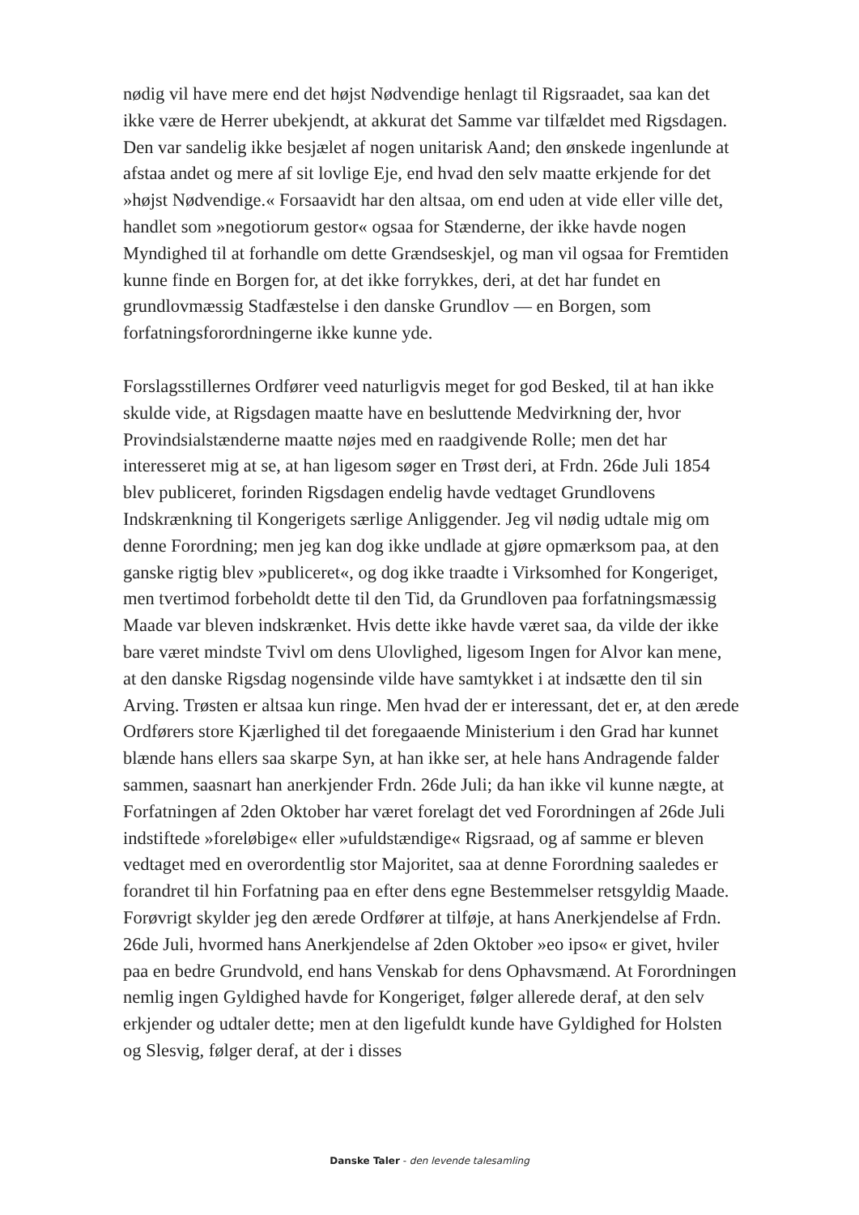nødig vil have mere end det højst Nødvendige henlagt til Rigsraadet, saa kan det ikke være de Herrer ubekjendt, at akkurat det Samme var tilfældet med Rigsdagen. Den var sandelig ikke besjælet af nogen unitarisk Aand; den ønskede ingenlunde at afstaa andet og mere af sit lovlige Eje, end hvad den selv maatte erkjende for det »højst Nødvendige.« Forsaavidt har den altsaa, om end uden at vide eller ville det, handlet som »negotiorum gestor« ogsaa for Stænderne, der ikke havde nogen Myndighed til at forhandle om dette Grændseskjel, og man vil ogsaa for Fremtiden kunne finde en Borgen for, at det ikke forrykkes, deri, at det har fundet en grundlovmæssig Stadfæstelse i den danske Grundlov — en Borgen, som forfatningsforordningerne ikke kunne yde.
Forslagsstillernes Ordfører veed naturligvis meget for god Besked, til at han ikke skulde vide, at Rigsdagen maatte have en besluttende Medvirkning der, hvor Provindsialstænderne maatte nøjes med en raadgivende Rolle; men det har interesseret mig at se, at han ligesom søger en Trøst deri, at Frdn. 26de Juli 1854 blev publiceret, forinden Rigsdagen endelig havde vedtaget Grundlovens Indskrænkning til Kongerigets særlige Anliggender. Jeg vil nødig udtale mig om denne Forordning; men jeg kan dog ikke undlade at gjøre opmærksom paa, at den ganske rigtig blev »publiceret«, og dog ikke traadte i Virksomhed for Kongeriget, men tvertimod forbeholdt dette til den Tid, da Grundloven paa forfatningsmæssig Maade var bleven indskrænket. Hvis dette ikke havde været saa, da vilde der ikke bare været mindste Tvivl om dens Ulovlighed, ligesom Ingen for Alvor kan mene, at den danske Rigsdag nogensinde vilde have samtykket i at indsætte den til sin Arving. Trøsten er altsaa kun ringe. Men hvad der er interessant, det er, at den ærede Ordførers store Kjærlighed til det foregaaende Ministerium i den Grad har kunnet blænde hans ellers saa skarpe Syn, at han ikke ser, at hele hans Andragende falder sammen, saasnart han anerkjender Frdn. 26de Juli; da han ikke vil kunne nægte, at Forfatningen af 2den Oktober har været forelagt det ved Forordningen af 26de Juli indstiftede »foreløbige« eller »ufuldstændige« Rigsraad, og af samme er bleven vedtaget med en overordentlig stor Majoritet, saa at denne Forordning saaledes er forandret til hin Forfatning paa en efter dens egne Bestemmelser retsgyldig Maade. Forøvrigt skylder jeg den ærede Ordfører at tilføje, at hans Anerkjendelse af Frdn. 26de Juli, hvormed hans Anerkjendelse af 2den Oktober »eo ipso« er givet, hviler paa en bedre Grundvold, end hans Venskab for dens Ophavsmænd. At Forordningen nemlig ingen Gyldighed havde for Kongeriget, følger allerede deraf, at den selv erkjender og udtaler dette; men at den ligefuldt kunde have Gyldighed for Holsten og Slesvig, følger deraf, at der i disses
Danske Taler - den levende talesamling